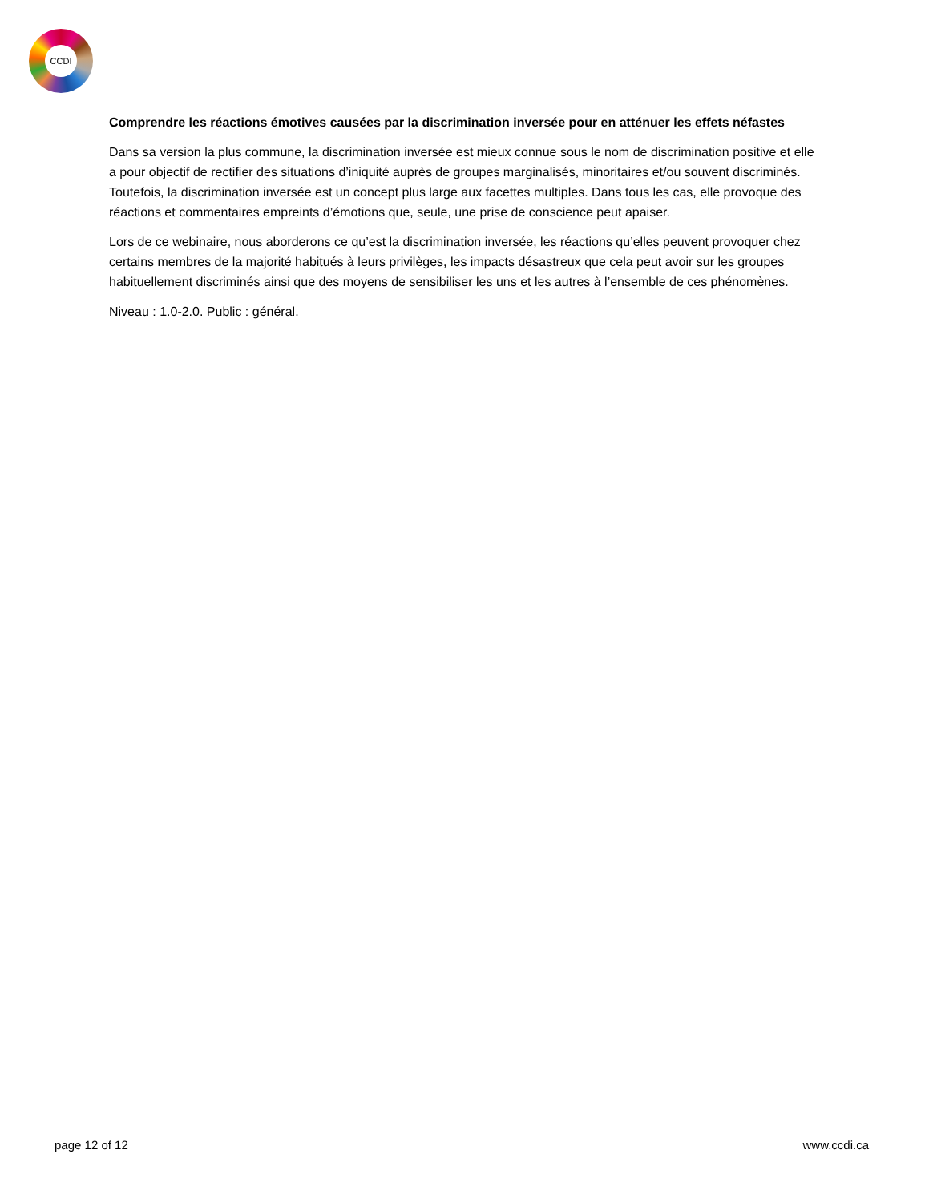CCDI
Comprendre les réactions émotives causées par la discrimination inversée pour en atténuer les effets néfastes
Dans sa version la plus commune, la discrimination inversée est mieux connue sous le nom de discrimination positive et elle a pour objectif de rectifier des situations d’iniquité auprès de groupes marginalisés, minoritaires et/ou souvent discriminés. Toutefois, la discrimination inversée est un concept plus large aux facettes multiples. Dans tous les cas, elle provoque des réactions et commentaires empreints d’émotions que, seule, une prise de conscience peut apaiser.
Lors de ce webinaire, nous aborderons ce qu’est la discrimination inversée, les réactions qu’elles peuvent provoquer chez certains membres de la majorité habitués à leurs privilèges, les impacts désastreux que cela peut avoir sur les groupes habituellement discriminés ainsi que des moyens de sensibiliser les uns et les autres à l’ensemble de ces phénomènes.
Niveau : 1.0-2.0. Public : général.
page 12 of 12 www.ccdi.ca